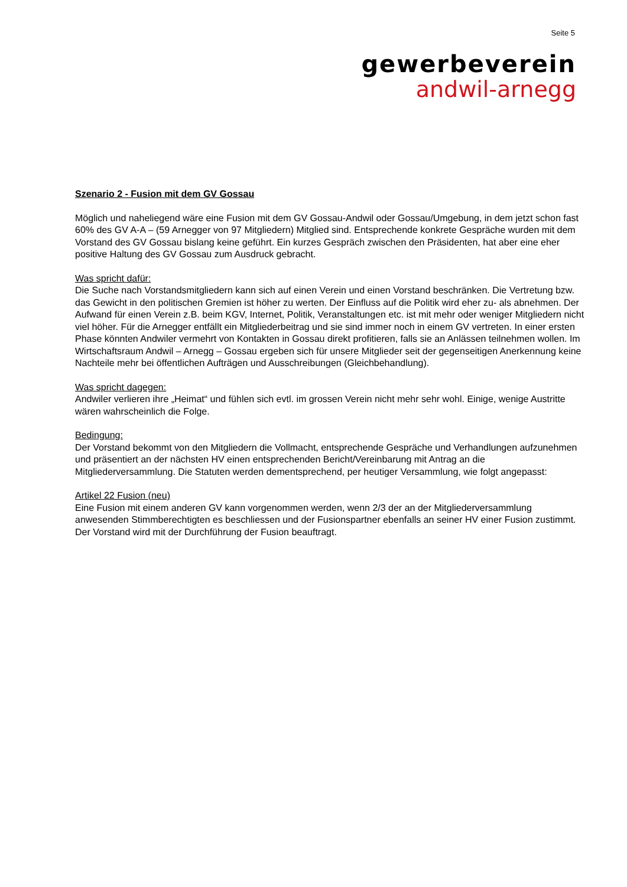Seite 5
gewerbeverein
andwil-arnegg
Szenario 2 - Fusion mit dem GV Gossau
Möglich und naheliegend wäre eine Fusion mit dem GV Gossau-Andwil oder Gossau/Umgebung, in dem jetzt schon fast 60% des GV A-A – (59 Arnegger von 97 Mitgliedern) Mitglied sind. Entsprechende konkrete Gespräche wurden mit dem Vorstand des GV Gossau bislang keine geführt. Ein kurzes Gespräch zwischen den Präsidenten, hat aber eine eher positive Haltung des GV Gossau zum Ausdruck gebracht.
Was spricht dafür:
Die Suche nach Vorstandsmitgliedern kann sich auf einen Verein und einen Vorstand beschränken. Die Vertretung bzw. das Gewicht in den politischen Gremien ist höher zu werten. Der Einfluss auf die Politik wird eher zu- als abnehmen. Der Aufwand für einen Verein z.B. beim KGV, Internet, Politik, Veranstaltungen etc. ist mit mehr oder weniger Mitgliedern nicht viel höher. Für die Arnegger entfällt ein Mitgliederbeitrag und sie sind immer noch in einem GV vertreten. In einer ersten Phase könnten Andwiler vermehrt von Kontakten in Gossau direkt profitieren, falls sie an Anlässen teilnehmen wollen. Im Wirtschaftsraum Andwil – Arnegg – Gossau ergeben sich für unsere Mitglieder seit der gegenseitigen Anerkennung keine Nachteile mehr bei öffentlichen Aufträgen und Ausschreibungen (Gleichbehandlung).
Was spricht dagegen:
Andwiler verlieren ihre „Heimat“ und fühlen sich evtl. im grossen Verein nicht mehr sehr wohl. Einige, wenige Austritte wären wahrscheinlich die Folge.
Bedingung:
Der Vorstand bekommt von den Mitgliedern die Vollmacht, entsprechende Gespräche und Verhandlungen aufzunehmen und präsentiert an der nächsten HV einen entsprechenden Bericht/Vereinbarung mit Antrag an die Mitgliederversammlung. Die Statuten werden dementsprechend, per heutiger Versammlung, wie folgt angepasst:
Artikel 22 Fusion (neu)
Eine Fusion mit einem anderen GV kann vorgenommen werden, wenn 2/3 der an der Mitgliederversammlung anwesenden Stimmberechtigten es beschliessen und der Fusionspartner ebenfalls an seiner HV einer Fusion zustimmt. Der Vorstand wird mit der Durchführung der Fusion beauftragt.